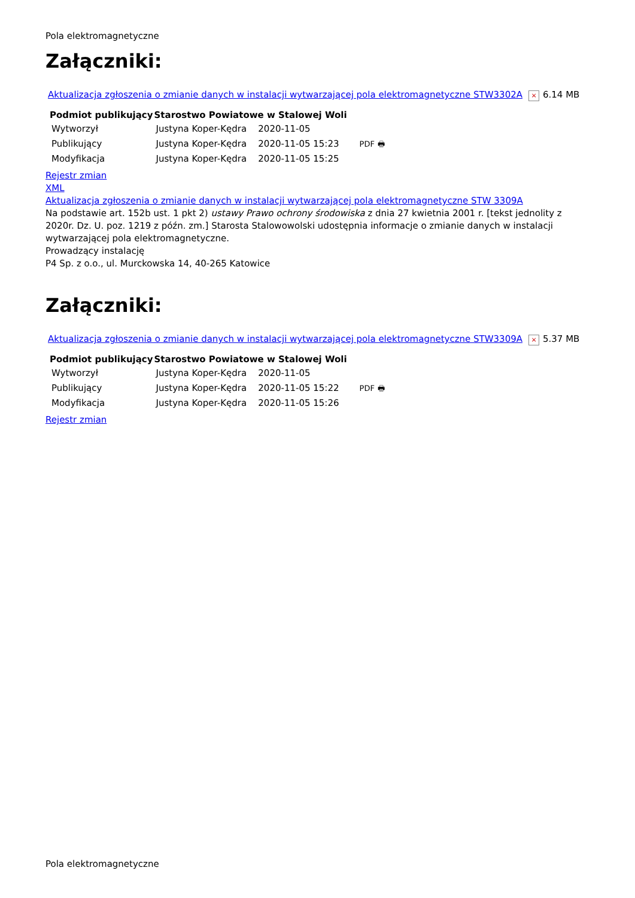Pola elektromagnetyczne
Załączniki:
Aktualizacja zgłoszenia o zmianie danych w instalacji wytwarzającej pola elektromagnetyczne STW3302A × 6.14 MB
| Podmiot publikujący | Starostwo Powiatowe w Stalowej Woli | | |
| Wytworzył | Justyna Koper-Kędra | 2020-11-05 | PDF 🖶 |
| Publikujący | Justyna Koper-Kędra | 2020-11-05 15:23 | |
| Modyfikacja | Justyna Koper-Kędra | 2020-11-05 15:25 | |
Rejestr zmian
XML
Aktualizacja zgłoszenia o zmianie danych w instalacji wytwarzającej pola elektromagnetyczne STW 3309A
Na podstawie art. 152b ust. 1 pkt 2) ustawy Prawo ochrony środowiska z dnia 27 kwietnia 2001 r. [tekst jednolity z 2020r. Dz. U. poz. 1219 z późn. zm.] Starosta Stalowowolski udostępnia informacje o zmianie danych w instalacji wytwarzającej pola elektromagnetyczne.
Prowadzący instalację
P4 Sp. z o.o., ul. Murckowska 14, 40-265 Katowice
Załączniki:
Aktualizacja zgłoszenia o zmianie danych w instalacji wytwarzającej pola elektromagnetyczne STW3309A × 5.37 MB
| Podmiot publikujący | Starostwo Powiatowe w Stalowej Woli | | |
| Wytworzył | Justyna Koper-Kędra | 2020-11-05 | PDF 🖶 |
| Publikujący | Justyna Koper-Kędra | 2020-11-05 15:22 | |
| Modyfikacja | Justyna Koper-Kędra | 2020-11-05 15:26 | |
Rejestr zmian
Pola elektromagnetyczne